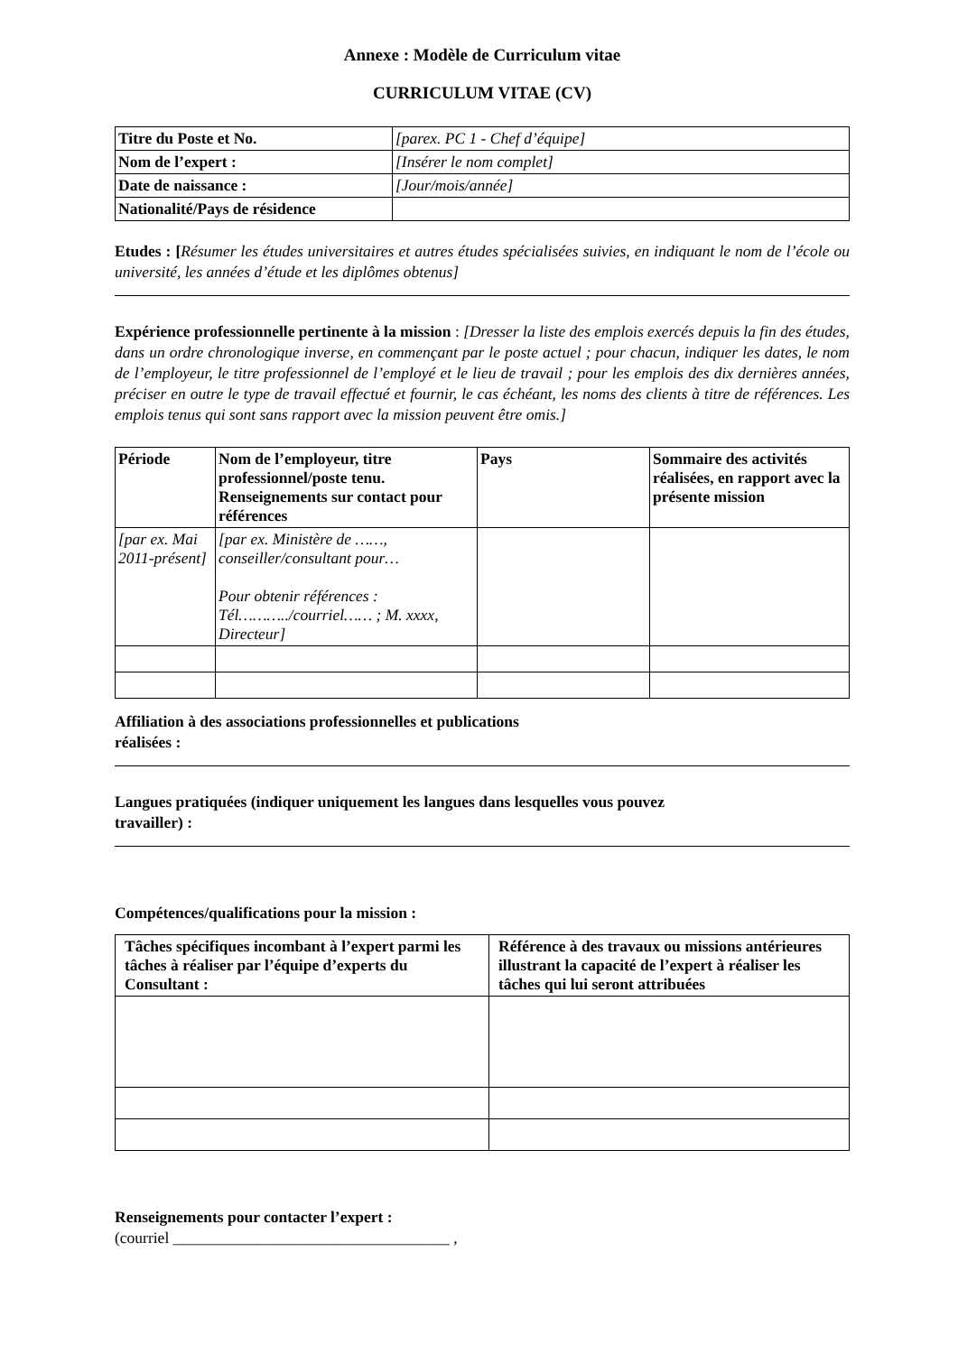Annexe : Modèle de Curriculum vitae
CURRICULUM VITAE (CV)
| Titre du Poste et No. | [parex. PC 1 - Chef d’équipe] |
| Nom de l’expert : | [Insérer le nom complet] |
| Date de naissance : | [Jour/mois/année] |
| Nationalité/Pays de résidence | |
Etudes : [Résumer les études universitaires et autres études spécialisées suivies, en indiquant le nom de l’école ou université, les années d’étude et les diplômes obtenus]
Expérience professionnelle pertinente à la mission : [Dresser la liste des emplois exercés depuis la fin des études, dans un ordre chronologique inverse, en commençant par le poste actuel ; pour chacun, indiquer les dates, le nom de l’employeur, le titre professionnel de l’employé et le lieu de travail ; pour les emplois des dix dernières années, préciser en outre le type de travail effectué et fournir, le cas échéant, les noms des clients à titre de références. Les emplois tenus qui sont sans rapport avec la mission peuvent être omis.]
| Période | Nom de l’employeur, titre professionnel/poste tenu. Renseignements sur contact pour références | Pays | Sommaire des activités réalisées, en rapport avec la présente mission |
| --- | --- | --- | --- |
| [par ex. Mai 2011-présent] | [par ex. Ministère de ……, conseiller/consultant pour… Pour obtenir références : Tél………../courriel…… ; M. xxxx, Directeur] | | |
Affiliation à des associations professionnelles et publications
réalisées :
Langues pratiquées (indiquer uniquement les langues dans lesquelles vous pouvez
travailler) :
Compétences/qualifications pour la mission :
| Tâches spécifiques incombant à l’expert parmi les tâches à réaliser par l’équipe d’experts du Consultant : | Référence à des travaux ou missions antérieures illustrant la capacité de l’expert à réaliser les tâches qui lui seront attribuées |
| --- | --- |
Renseignements pour contacter l’expert :
(courriel ___________________________________ ,